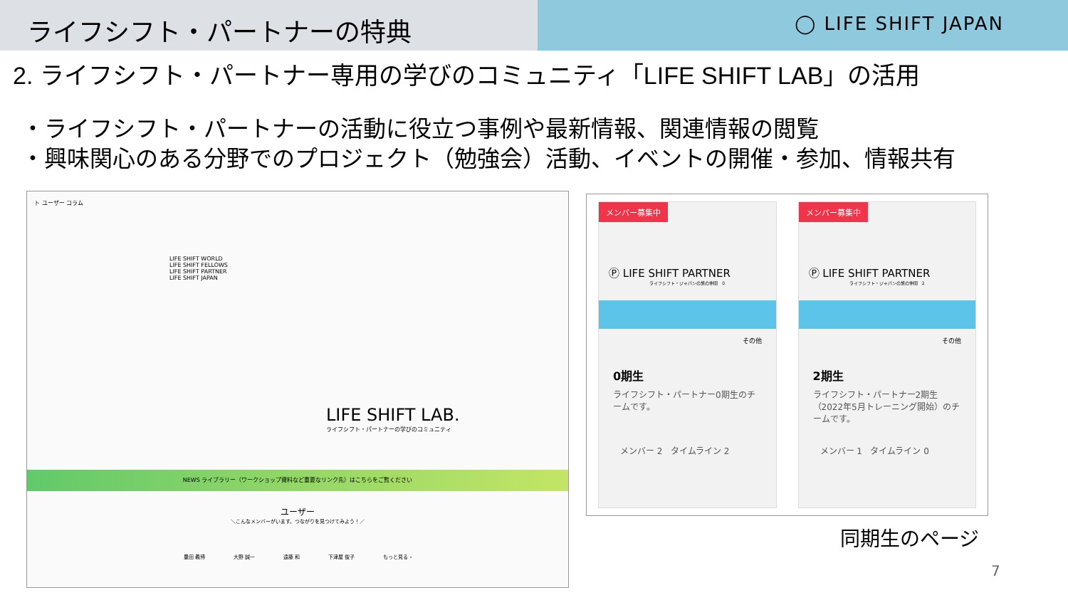ライフシフト・パートナーの特典
◯ LIFE SHIFT JAPAN
2. ライフシフト・パートナー専用の学びのコミュニティ「LIFE SHIFT LAB」の活用
・ライフシフト・パートナーの活動に役立つ事例や最新情報、関連情報の閲覧
・興味関心のある分野でのプロジェクト（勉強会）活動、イベントの開催・参加、情報共有
ト ユーザー コラム
LIFE SHIFT LAB.
ライフシフト・パートナーの学びのコミュニティ
LIFE SHIFT WORLD
LIFE SHIFT FELLOWS
LIFE SHIFT PARTNER
LIFE SHIFT JAPAN
NEWS ライブラリー（ワークショップ資料など重要なリンク先）はこちらをご覧ください
ユーザー
＼こんなメンバーがいます。つながりを見つけてみよう！／
豊田 義博 大野 誠一 遠藤 和 下津屋 俊子 もっと見る ›
メンバー募集中
Ⓟ LIFE SHIFT PARTNER
ライフシフト・ジャパンの旅の仲間 0
その他
0期生
ライフシフト・パートナー0期生のチームです。
メンバー 2 タイムライン 2
メンバー募集中
Ⓟ LIFE SHIFT PARTNER
ライフシフト・ジャパンの旅の仲間 2
その他
2期生
ライフシフト・パートナー2期生（2022年5月トレーニング開始）のチームです。
メンバー 1 タイムライン 0
同期生のページ
7